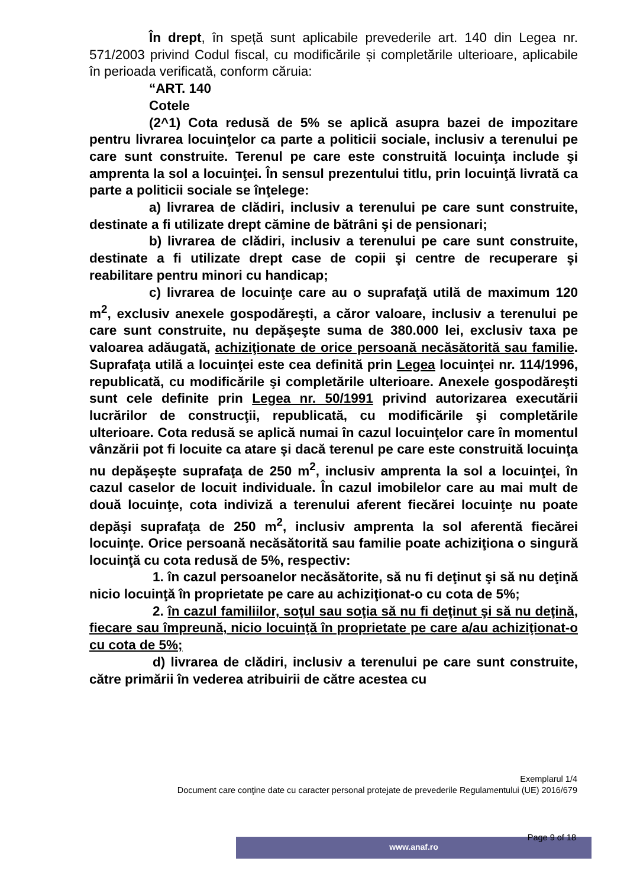În drept, în speță sunt aplicabile prevederile art. 140 din Legea nr. 571/2003 privind Codul fiscal, cu modificările și completările ulterioare, aplicabile în perioada verificată, conform căruia:
“ART. 140
Cotele
(2^1) Cota redusă de 5% se aplică asupra bazei de impozitare pentru livrarea locuinţelor ca parte a politicii sociale, inclusiv a terenului pe care sunt construite. Terenul pe care este construită locuinţa include şi amprenta la sol a locuinţei. În sensul prezentului titlu, prin locuinţă livrată ca parte a politicii sociale se înţelege:
a) livrarea de clădiri, inclusiv a terenului pe care sunt construite, destinate a fi utilizate drept cămine de bătrâni şi de pensionari;
b) livrarea de clădiri, inclusiv a terenului pe care sunt construite, destinate a fi utilizate drept case de copii şi centre de recuperare şi reabilitare pentru minori cu handicap;
c) livrarea de locuinţe care au o suprafaţă utilă de maximum 120 m<sup>2</sup>, exclusiv anexele gospodăreşti, a căror valoare, inclusiv a terenului pe care sunt construite, nu depăşeşte suma de 380.000 lei, exclusiv taxa pe valoarea adăugată, achiziţionate de orice persoană necăsătorită sau familie. Suprafaţa utilă a locuinţei este cea definită prin Legea locuinţei nr. 114/1996, republicată, cu modificările şi completările ulterioare. Anexele gospodăreşti sunt cele definite prin Legea nr. 50/1991 privind autorizarea executării lucrărilor de construcţii, republicată, cu modificările şi completările ulterioare. Cota redusă se aplică numai în cazul locuinţelor care în momentul vânzării pot fi locuite ca atare şi dacă terenul pe care este construită locuinţa nu depăşeşte suprafaţa de 250 m<sup>2</sup>, inclusiv amprenta la sol a locuinţei, în cazul caselor de locuit individuale. În cazul imobilelor care au mai mult de două locuinţe, cota indiviză a terenului aferent fiecărei locuinţe nu poate depăşi suprafaţa de 250 m<sup>2</sup>, inclusiv amprenta la sol aferentă fiecărei locuinţe. Orice persoană necăsătorită sau familie poate achiziţiona o singură locuinţă cu cota redusă de 5%, respectiv:
1. în cazul persoanelor necăsătorite, să nu fi deţinut şi să nu deţină nicio locuinţă în proprietate pe care au achiziţionat-o cu cota de 5%;
2. în cazul familiilor, soţul sau soţia să nu fi deţinut şi să nu deţină, fiecare sau împreună, nicio locuinţă în proprietate pe care a/au achiziţionat-o cu cota de 5%;
d) livrarea de clădiri, inclusiv a terenului pe care sunt construite, către primării în vederea atribuirii de către acestea cu
Exemplarul 1/4
Document care conţine date cu caracter personal protejate de prevederile Regulamentului (UE) 2016/679
www.anaf.ro Page 9 of 18